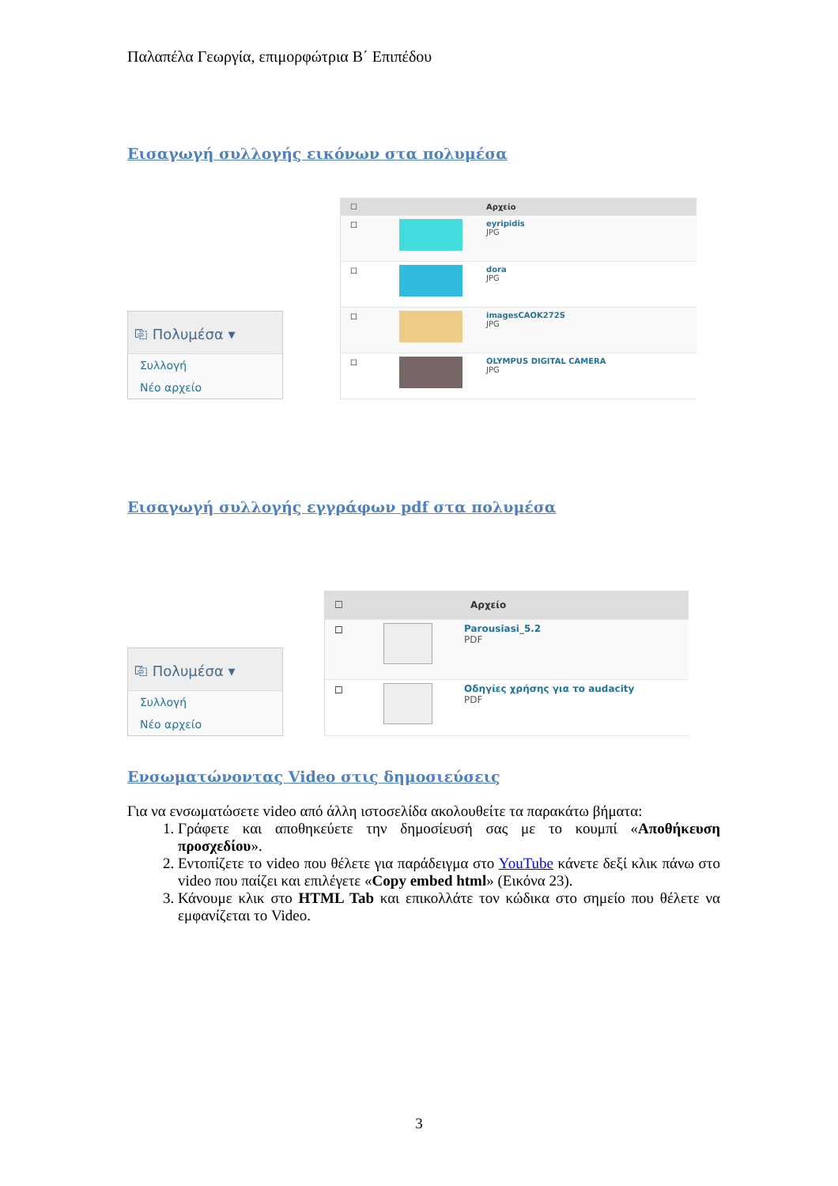Παλαπέλα Γεωργία, επιμορφώτρια Β΄ Επιπέδου
Εισαγωγή συλλογής εικόνων στα πολυμέσα
⎘ Πολυμέσα ▾
Συλλογή
Νέο αρχείο
☐
Αρχείο
☐ eyripidis
JPG
☐ dora
JPG
☐ imagesCAOK272S
JPG
☐ OLYMPUS DIGITAL CAMERA
JPG
Εισαγωγή συλλογής εγγράφων pdf στα πολυμέσα
⎘ Πολυμέσα ▾
Συλλογή
Νέο αρχείο
☐
Αρχείο
☐ Parousiasi_5.2
PDF
☐ Οδηγίες χρήσης για το audacity
PDF
Ενσωματώνοντας Video στις δημοσιεύσεις
Για να ενσωματώσετε video από άλλη ιστοσελίδα ακολουθείτε τα παρακάτω βήματα:
1. Γράφετε και αποθηκεύετε την δημοσίευσή σας με το κουμπί «Αποθήκευση προσχεδίου».
2. Εντοπίζετε το video που θέλετε για παράδειγμα στο YouTube κάνετε δεξί κλικ πάνω στο video που παίζει και επιλέγετε «Copy embed html» (Εικόνα 23).
3. Κάνουμε κλικ στο HTML Tab και επικολλάτε τον κώδικα στο σημείο που θέλετε να εμφανίζεται το Video.
3